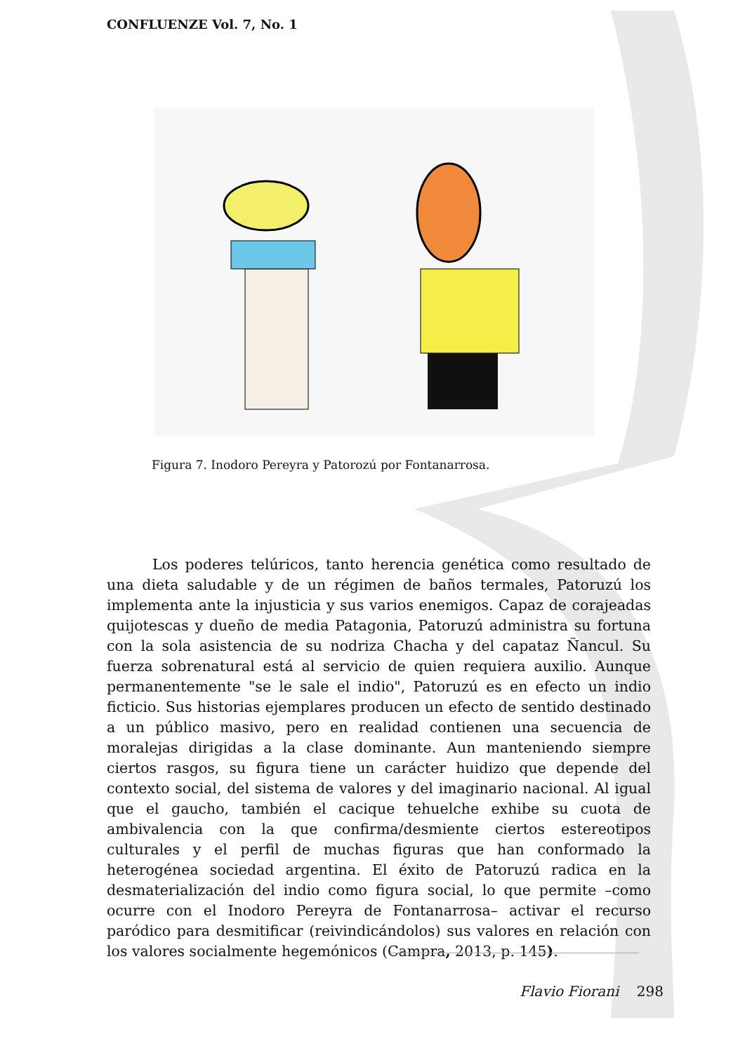CONFLUENZE Vol. 7, No. 1
Figura 7. Inodoro Pereyra y Patorozú por Fontanarrosa.
Los poderes telúricos, tanto herencia genética como resultado de una dieta saludable y de un régimen de baños termales, Patoruzú los implementa ante la injusticia y sus varios enemigos. Capaz de corajeadas quijotescas y dueño de media Patagonia, Patoruzú administra su fortuna con la sola asistencia de su nodriza Chacha y del capataz Ñancul. Su fuerza sobrenatural está al servicio de quien requiera auxilio. Aunque permanentemente "se le sale el indio", Patoruzú es en efecto un indio ficticio. Sus historias ejemplares producen un efecto de sentido destinado a un público masivo, pero en realidad contienen una secuencia de moralejas dirigidas a la clase dominante. Aun manteniendo siempre ciertos rasgos, su figura tiene un carácter huidizo que depende del contexto social, del sistema de valores y del imaginario nacional. Al igual que el gaucho, también el cacique tehuelche exhibe su cuota de ambivalencia con la que confirma/desmiente ciertos estereotipos culturales y el perfil de muchas figuras que han conformado la heterogénea sociedad argentina. El éxito de Patoruzú radica en la desmaterialización del indio como figura social, lo que permite –como ocurre con el Inodoro Pereyra de Fontanarrosa– activar el recurso paródico para desmitificar (reivindicándolos) sus valores en relación con los valores socialmente hegemónicos (Campra, 2013, p. 145).
Flavio Fiorani 298